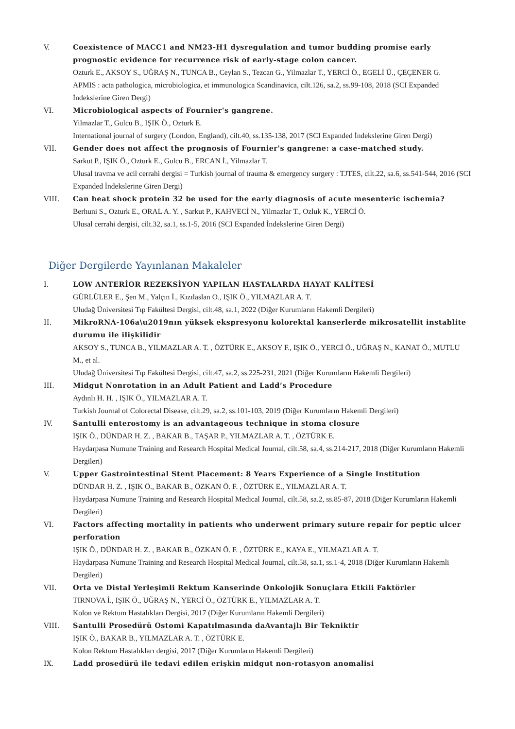V. Coexistence of MACC1 and NM23-H1 dysregulation and tumor budding promise early prognostic evidence for recurrence risk of early-stage colon cancer.
Ozturk E., AKSOY S., UĞRAŞ N., TUNCA B., Ceylan S., Tezcan G., Yilmazlar T., YERCİ Ö., EGELİ Ü., ÇEÇENER G.
APMIS : acta pathologica, microbiologica, et immunologica Scandinavica, cilt.126, sa.2, ss.99-108, 2018 (SCI Expanded İndekslerine Giren Dergi)
VI. Microbiological aspects of Fournier's gangrene.
Yilmazlar T., Gulcu B., IŞIK Ö., Ozturk E.
International journal of surgery (London, England), cilt.40, ss.135-138, 2017 (SCI Expanded İndekslerine Giren Dergi)
VII.
Gender does not affect the prognosis of Fournier's gangrene: a case-matched study.
Sarkut P., IŞIK Ö., Ozturk E., Gulcu B., ERCAN İ., Yilmazlar T.
Ulusal travma ve acil cerrahi dergisi = Turkish journal of trauma & emergency surgery : TJTES, cilt.22, sa.6, ss.541-544, 2016 (SCI Expanded İndekslerine Giren Dergi)
VIII.
Can heat shock protein 32 be used for the early diagnosis of acute mesenteric ischemia?
Berhuni S., Ozturk E., ORAL A. Y. , Sarkut P., KAHVECİ N., Yilmazlar T., Ozluk K., YERCİ Ö.
Ulusal cerrahi dergisi, cilt.32, sa.1, ss.1-5, 2016 (SCI Expanded İndekslerine Giren Dergi)
Diğer Dergilerde Yayınlanan Makaleler
I. LOW ANTERİOR REZEKSİYON YAPILAN HASTALARDA HAYAT KALİTESİ
GÜRLÜLER E., Şen M., Yalçın İ., Kızılaslan O., IŞIK Ö., YILMAZLAR A. T.
Uludağ Üniversitesi Tıp Fakültesi Dergisi, cilt.48, sa.1, 2022 (Diğer Kurumların Hakemli Dergileri)
II. MikroRNA-106a\u2019nın yüksek ekspresyonu kolorektal kanserlerde mikrosatellit instablite durumu ile ilişkilidir
AKSOY S., TUNCA B., YILMAZLAR A. T. , ÖZTÜRK E., AKSOY F., IŞIK Ö., YERCİ Ö., UĞRAŞ N., KANAT Ö., MUTLU M., et al.
Uludağ Üniversitesi Tıp Fakültesi Dergisi, cilt.47, sa.2, ss.225-231, 2021 (Diğer Kurumların Hakemli Dergileri)
III.
Midgut Nonrotation in an Adult Patient and Ladd’s Procedure
Aydınlı H. H. , IŞIK Ö., YILMAZLAR A. T.
Turkish Journal of Colorectal Disease, cilt.29, sa.2, ss.101-103, 2019 (Diğer Kurumların Hakemli Dergileri)
IV. Santulli enterostomy is an advantageous technique in stoma closure
IŞIK Ö., DÜNDAR H. Z. , BAKAR B., TAŞAR P., YILMAZLAR A. T. , ÖZTÜRK E.
Haydarpasa Numune Training and Research Hospital Medical Journal, cilt.58, sa.4, ss.214-217, 2018 (Diğer Kurumların Hakemli Dergileri)
V. Upper Gastrointestinal Stent Placement: 8 Years Experience of a Single Institution
DÜNDAR H. Z. , IŞIK Ö., BAKAR B., ÖZKAN Ö. F. , ÖZTÜRK E., YILMAZLAR A. T.
Haydarpasa Numune Training and Research Hospital Medical Journal, cilt.58, sa.2, ss.85-87, 2018 (Diğer Kurumların Hakemli Dergileri)
VI. Factors affecting mortality in patients who underwent primary suture repair for peptic ulcer perforation
IŞIK Ö., DÜNDAR H. Z. , BAKAR B., ÖZKAN Ö. F. , ÖZTÜRK E., KAYA E., YILMAZLAR A. T.
Haydarpasa Numune Training and Research Hospital Medical Journal, cilt.58, sa.1, ss.1-4, 2018 (Diğer Kurumların Hakemli Dergileri)
VII.
Orta ve Distal Yerleşimli Rektum Kanserinde Onkolojik Sonuçlara Etkili Faktörler
TIRNOVA İ., IŞIK Ö., UĞRAŞ N., YERCİ Ö., ÖZTÜRK E., YILMAZLAR A. T.
Kolon ve Rektum Hastalıkları Dergisi, 2017 (Diğer Kurumların Hakemli Dergileri)
VIII.
Santulli Prosedürü Ostomi Kapatılmasında daAvantajlı Bir Tekniktir
IŞIK Ö., BAKAR B., YILMAZLAR A. T. , ÖZTÜRK E.
Kolon Rektum Hastalıkları dergisi, 2017 (Diğer Kurumların Hakemli Dergileri)
IX. Ladd prosedürü ile tedavi edilen erişkin midgut non-rotasyon anomalisi